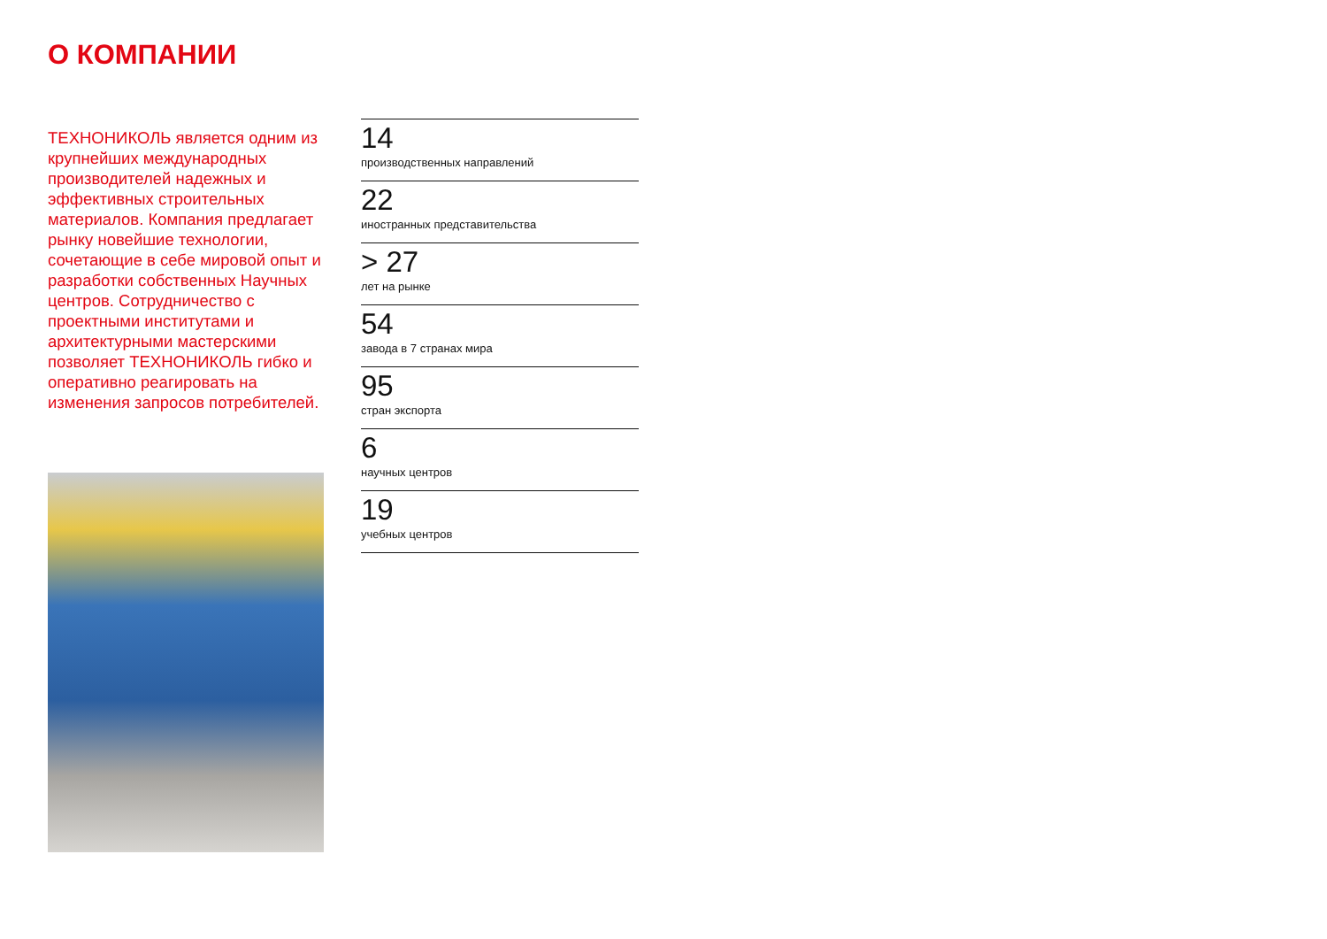О КОМПАНИИ
ТЕХНОНИКОЛЬ является одним из крупнейших международных производителей надежных и эффективных строительных материалов. Компания предлагает рынку новейшие технологии, сочетающие в себе мировой опыт и разработки собственных Научных центров. Сотрудничество с проектными институтами и архитектурными мастерскими позволяет ТЕХНОНИКОЛЬ гибко и оперативно реагировать на изменения запросов потребителей.
14
производственных направлений
22
иностранных представительства
> 27
лет на рынке
54
завода в 7 странах мира
95
стран экспорта
6
научных центров
19
учебных центров